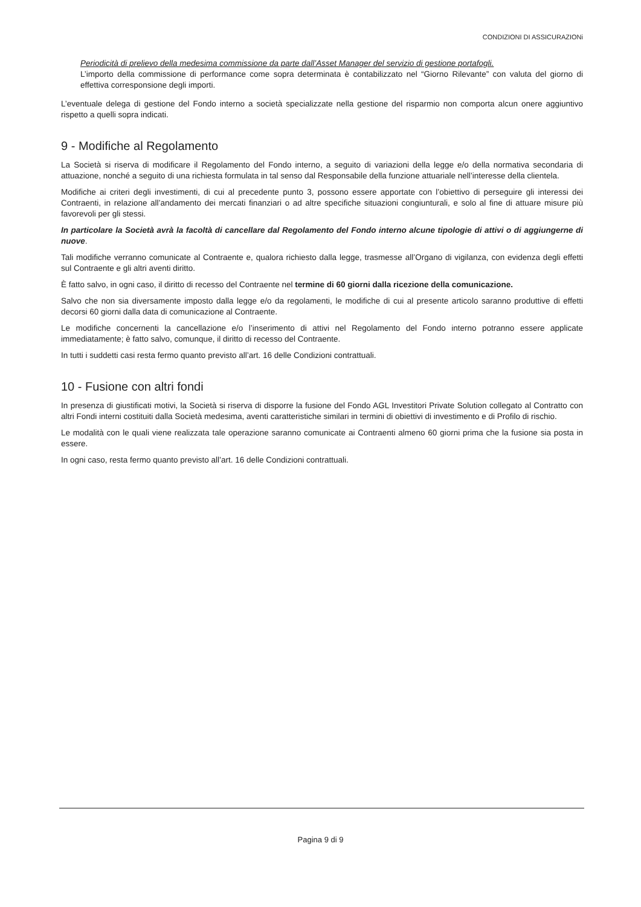CONDIZIONI DI ASSICURAZIONi
Periodicità di prelievo della medesima commissione da parte dall’Asset Manager del servizio di gestione portafogli.
L’importo della commissione di performance come sopra determinata è contabilizzato nel “Giorno Rilevante” con valuta del giorno di effettiva corresponsione degli importi.
L’eventuale delega di gestione del Fondo interno a società specializzate nella gestione del risparmio non comporta alcun onere aggiuntivo rispetto a quelli sopra indicati.
9 - Modifiche al Regolamento
La Società si riserva di modificare il Regolamento del Fondo interno, a seguito di variazioni della legge e/o della normativa secondaria di attuazione, nonché a seguito di una richiesta formulata in tal senso dal Responsabile della funzione attuariale nell’interesse della clientela.
Modifiche ai criteri degli investimenti, di cui al precedente punto 3, possono essere apportate con l’obiettivo di perseguire gli interessi dei Contraenti, in relazione all’andamento dei mercati finanziari o ad altre specifiche situazioni congiunturali, e solo al fine di attuare misure più favorevoli per gli stessi.
In particolare la Società avrà la facoltà di cancellare dal Regolamento del Fondo interno alcune tipologie di attivi o di aggiungerne di nuove.
Tali modifiche verranno comunicate al Contraente e, qualora richiesto dalla legge, trasmesse all’Organo di vigilanza, con evidenza degli effetti sul Contraente e gli altri aventi diritto.
È fatto salvo, in ogni caso, il diritto di recesso del Contraente nel termine di 60 giorni dalla ricezione della comunicazione.
Salvo che non sia diversamente imposto dalla legge e/o da regolamenti, le modifiche di cui al presente articolo saranno produttive di effetti decorsi 60 giorni dalla data di comunicazione al Contraente.
Le modifiche concernenti la cancellazione e/o l’inserimento di attivi nel Regolamento del Fondo interno potranno essere applicate immediatamente; è fatto salvo, comunque, il diritto di recesso del Contraente.
In tutti i suddetti casi resta fermo quanto previsto all’art. 16 delle Condizioni contrattuali.
10 - Fusione con altri fondi
In presenza di giustificati motivi, la Società si riserva di disporre la fusione del Fondo AGL Investitori Private Solution collegato al Contratto con altri Fondi interni costituiti dalla Società medesima, aventi caratteristiche similari in termini di obiettivi di investimento e di Profilo di rischio.
Le modalità con le quali viene realizzata tale operazione saranno comunicate ai Contraenti almeno 60 giorni prima che la fusione sia posta in essere.
In ogni caso, resta fermo quanto previsto all’art. 16 delle Condizioni contrattuali.
Pagina 9 di 9